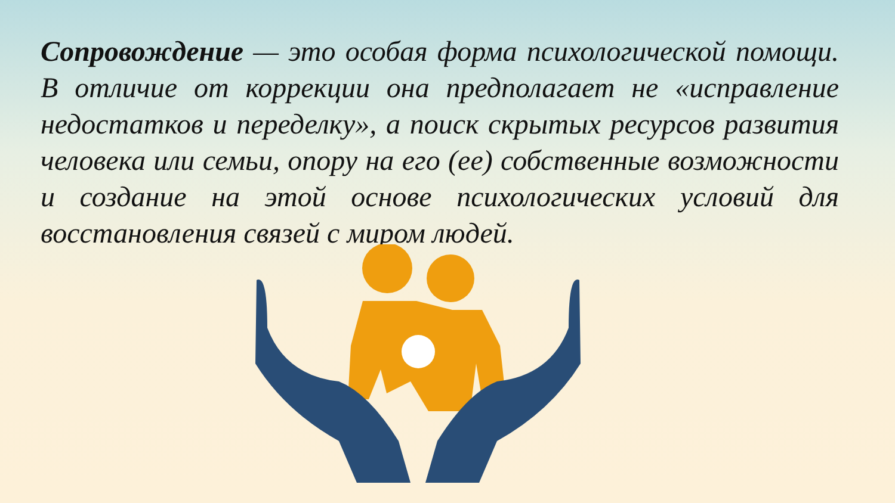Сопровождение — это особая форма психологической помощи. В отличие от коррекции она предполагает не «исправление недостатков и переделку», а поиск скрытых ресурсов развития человека или семьи, опору на его (ее) собственные возможности и создание на этой основе психологических условий для восстановления связей с миром людей.